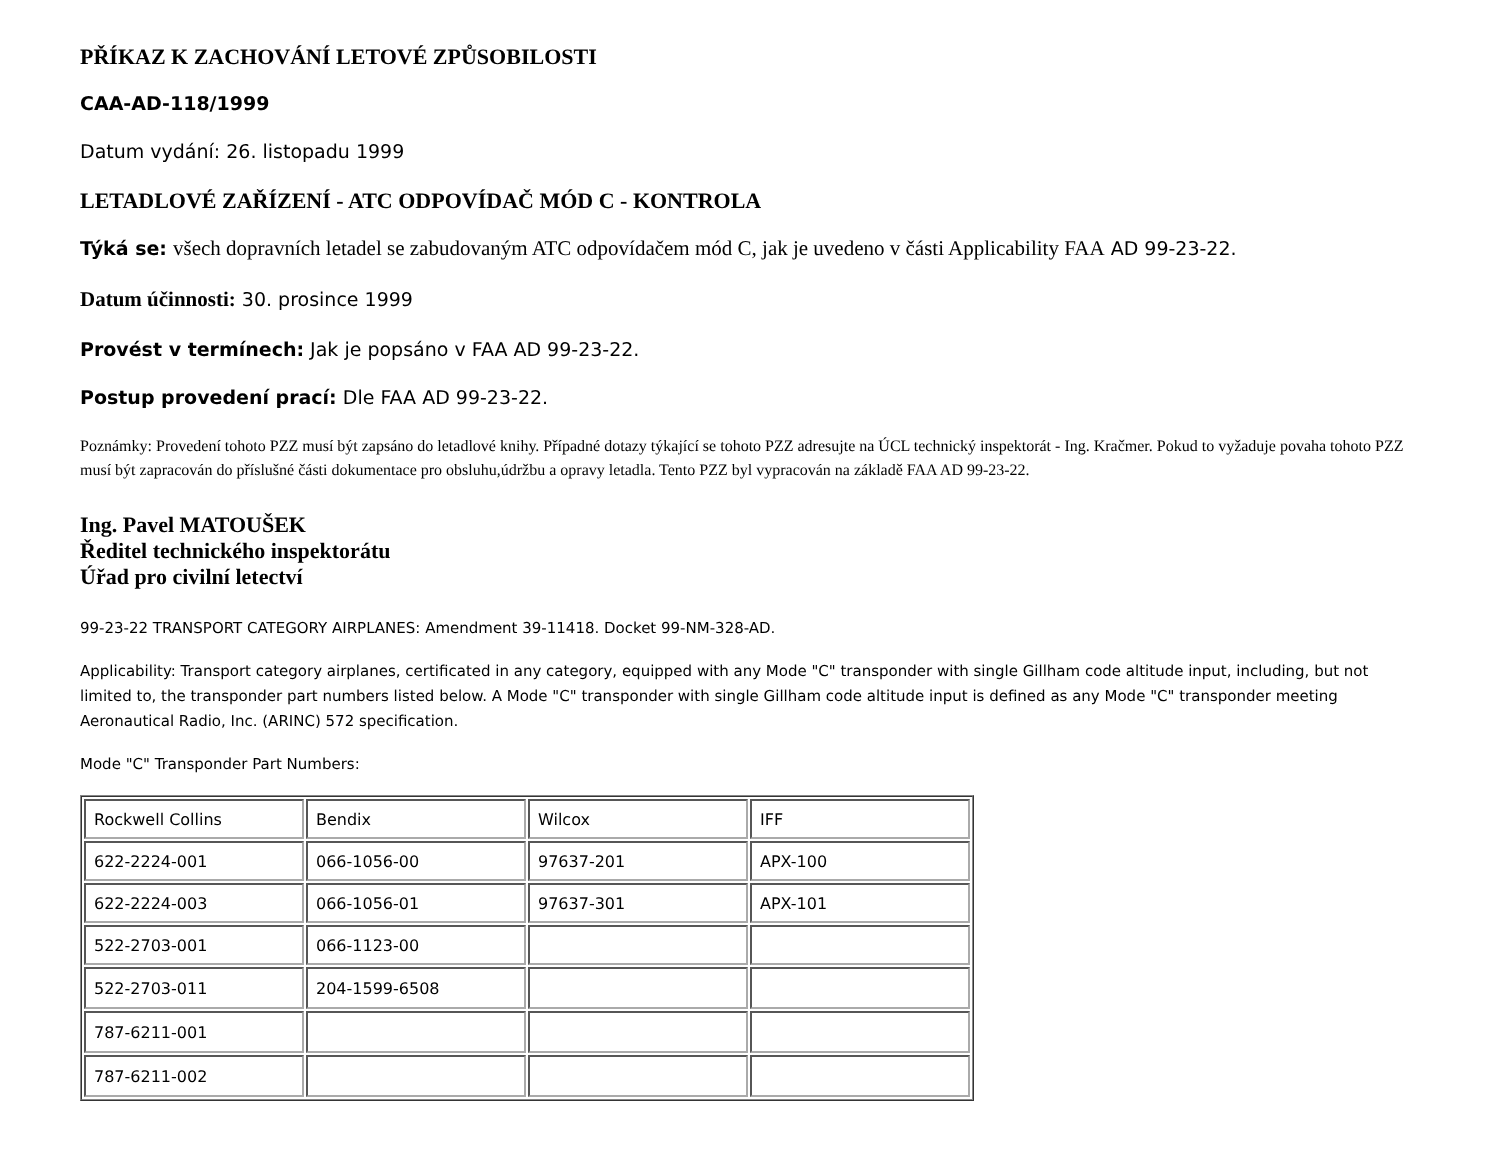PŘÍKAZ K ZACHOVÁNÍ LETOVÉ ZPŮSOBILOSTI
CAA-AD-118/1999
Datum vydání: 26. listopadu 1999
LETADLOVÉ ZAŘÍZENÍ - ATC ODPOVÍDAČ MÓD C - KONTROLA
Týká se: všech dopravních letadel se zabudovaným ATC odpovídačem mód C, jak je uvedeno v části Applicability FAA AD 99-23-22.
Datum účinnosti: 30. prosince 1999
Provést v termínech: Jak je popsáno v FAA AD 99-23-22.
Postup provedení prací: Dle FAA AD 99-23-22.
Poznámky: Provedení tohoto PZZ musí být zapsáno do letadlové knihy. Případné dotazy týkající se tohoto PZZ adresujte na ÚCL technický inspektorát - Ing. Kračmer. Pokud to vyžaduje povaha tohoto PZZ musí být zapracován do příslušné části dokumentace pro obsluhu,údržbu a opravy letadla. Tento PZZ byl vypracován na základě FAA AD 99-23-22.
Ing. Pavel MATOUŠEK
Ředitel technického inspektorátu
Úřad pro civilní letectví
99-23-22 TRANSPORT CATEGORY AIRPLANES: Amendment 39-11418. Docket 99-NM-328-AD.
Applicability: Transport category airplanes, certificated in any category, equipped with any Mode "C" transponder with single Gillham code altitude input, including, but not limited to, the transponder part numbers listed below. A Mode "C" transponder with single Gillham code altitude input is defined as any Mode "C" transponder meeting Aeronautical Radio, Inc. (ARINC) 572 specification.
Mode "C" Transponder Part Numbers:
| Rockwell Collins | Bendix | Wilcox | IFF |
| 622-2224-001 | 066-1056-00 | 97637-201 | APX-100 |
| 622-2224-003 | 066-1056-01 | 97637-301 | APX-101 |
| 522-2703-001 | 066-1123-00 | | |
| 522-2703-011 | 204-1599-6508 | | |
| 787-6211-001 | | | |
| 787-6211-002 | | | |